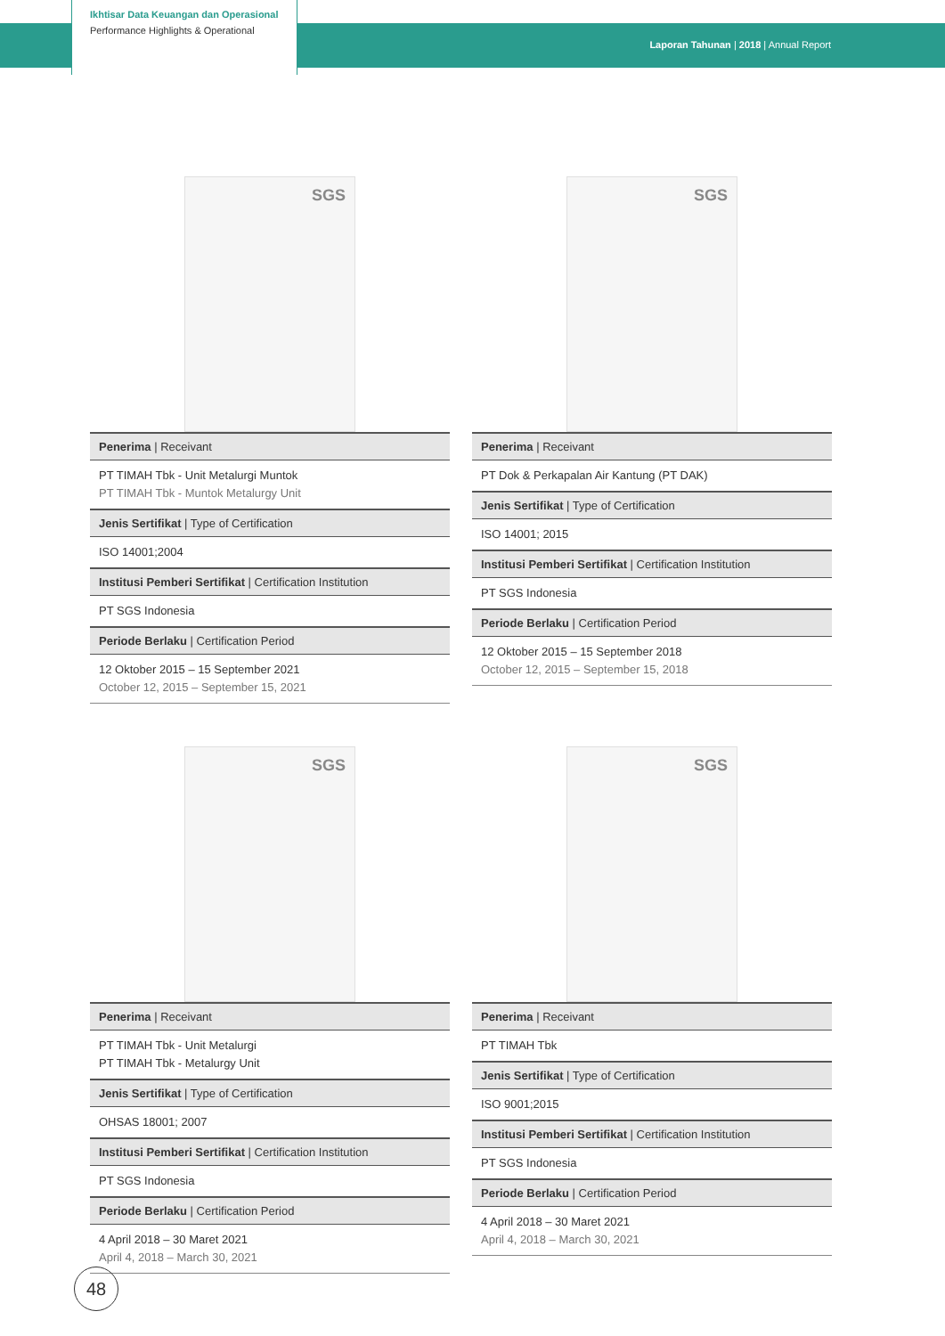Ikhtisar Data Keuangan dan Operasional
Performance Highlights & Operational
Laporan Tahunan | 2018 | Annual Report
SGS
| Penerima / Receivant |
| --- |
| PT TIMAH Tbk - Unit Metalurgi Muntok PT TIMAH Tbk - Muntok Metalurgy Unit |
| Jenis Sertifikat / Type of Certification |
| ISO 14001;2004 |
| Institusi Pemberi Sertifikat / Certification Institution |
| PT SGS Indonesia |
| Periode Berlaku / Certification Period |
| 12 Oktober 2015 – 15 September 2021 October 12, 2015 – September 15, 2021 |
SGS
| Penerima / Receivant |
| --- |
| PT Dok & Perkapalan Air Kantung (PT DAK) |
| Jenis Sertifikat / Type of Certification |
| ISO 14001; 2015 |
| Institusi Pemberi Sertifikat / Certification Institution |
| PT SGS Indonesia |
| Periode Berlaku / Certification Period |
| 12 Oktober 2015 – 15 September 2018 October 12, 2015 – September 15, 2018 |
SGS
| Penerima / Receivant |
| --- |
| PT TIMAH Tbk - Unit Metalurgi PT TIMAH Tbk - Metalurgy Unit |
| Jenis Sertifikat / Type of Certification |
| OHSAS 18001; 2007 |
| Institusi Pemberi Sertifikat / Certification Institution |
| PT SGS Indonesia |
| Periode Berlaku / Certification Period |
| 4 April 2018 – 30 Maret 2021 April 4, 2018 – March 30, 2021 |
SGS
| Penerima / Receivant |
| --- |
| PT TIMAH Tbk |
| Jenis Sertifikat / Type of Certification |
| ISO 9001;2015 |
| Institusi Pemberi Sertifikat / Certification Institution |
| PT SGS Indonesia |
| Periode Berlaku / Certification Period |
| 4 April 2018 – 30 Maret 2021 April 4, 2018 – March 30, 2021 |
48